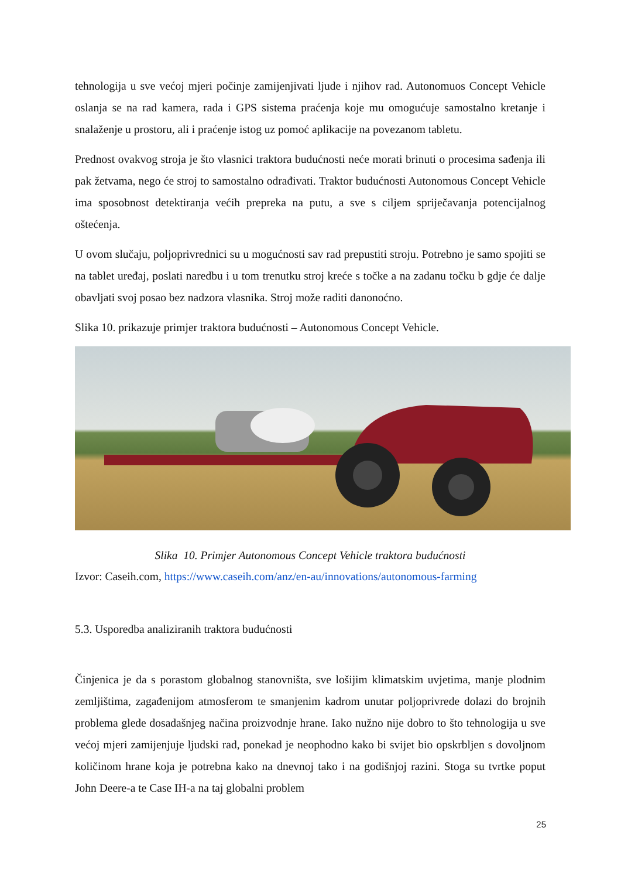tehnologija u sve većoj mjeri počinje zamijenjivati ljude i njihov rad. Autonomuos Concept Vehicle oslanja se na rad kamera, rada i GPS sistema praćenja koje mu omogućuje samostalno kretanje i snalaženje u prostoru, ali i praćenje istog uz pomoć aplikacije na povezanom tabletu.
Prednost ovakvog stroja je što vlasnici traktora budućnosti neće morati brinuti o procesima sađenja ili pak žetvama, nego će stroj to samostalno odrađivati. Traktor budućnosti Autonomous Concept Vehicle ima sposobnost detektiranja većih prepreka na putu, a sve s ciljem spriječavanja potencijalnog oštećenja.
U ovom slučaju, poljoprivrednici su u mogućnosti sav rad prepustiti stroju. Potrebno je samo spojiti se na tablet uređaj, poslati naredbu i u tom trenutku stroj kreće s točke a na zadanu točku b gdje će dalje obavljati svoj posao bez nadzora vlasnika. Stroj može raditi danonoćno.
Slika 10. prikazuje primjer traktora budućnosti – Autonomous Concept Vehicle.
Slika 10. Primjer Autonomous Concept Vehicle traktora budućnosti
Izvor: Caseih.com, https://www.caseih.com/anz/en-au/innovations/autonomous-farming
5.3. Usporedba analiziranih traktora budućnosti
Činjenica je da s porastom globalnog stanovništa, sve lošijim klimatskim uvjetima, manje plodnim zemljištima, zagađenijom atmosferom te smanjenim kadrom unutar poljoprivrede dolazi do brojnih problema glede dosadašnjeg načina proizvodnje hrane. Iako nužno nije dobro to što tehnologija u sve većoj mjeri zamijenjuje ljudski rad, ponekad je neophodno kako bi svijet bio opskrbljen s dovoljnom količinom hrane koja je potrebna kako na dnevnoj tako i na godišnjoj razini. Stoga su tvrtke poput John Deere-a te Case IH-a na taj globalni problem
25